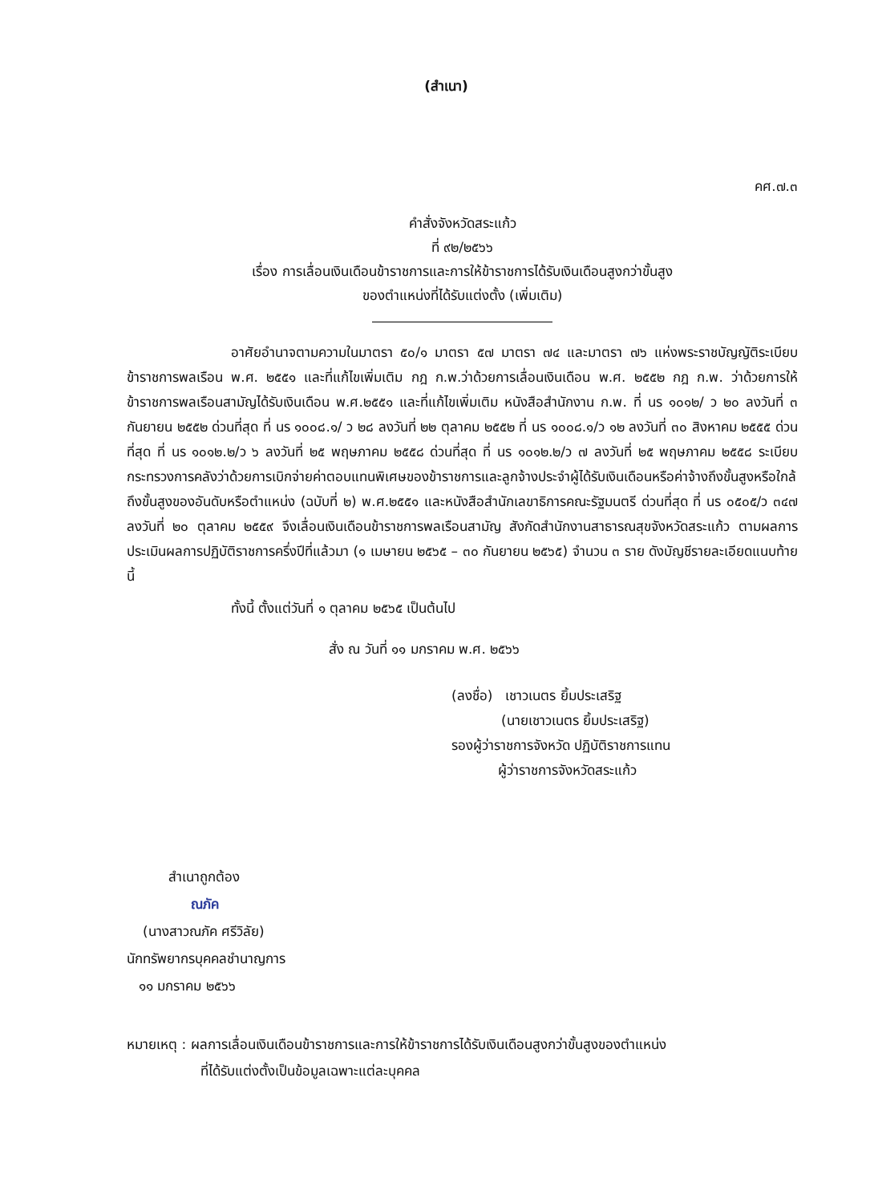(สำเนา)
คศ.๗.๓
คำสั่งจังหวัดสระแก้ว
ที่ ๙๒/๒๕๖๖
เรื่อง การเลื่อนเงินเดือนข้าราชการและการให้ข้าราชการได้รับเงินเดือนสูงกว่าขั้นสูง
ของตำแหน่งที่ได้รับแต่งตั้ง (เพิ่มเติม)
อาศัยอำนาจตามความในมาตรา ๕๐/๑ มาตรา ๕๗ มาตรา ๗๔ และมาตรา ๗๖ แห่งพระราชบัญญัติระเบียบข้าราชการพลเรือน พ.ศ. ๒๕๕๑ และที่แก้ไขเพิ่มเติม กฎ ก.พ.ว่าด้วยการเลื่อนเงินเดือน พ.ศ. ๒๕๕๒ กฎ ก.พ. ว่าด้วยการให้ข้าราชการพลเรือนสามัญได้รับเงินเดือน พ.ศ.๒๕๕๑ และที่แก้ไขเพิ่มเติม หนังสือสำนักงาน ก.พ. ที่ นร ๑๐๑๒/ ว ๒๐ ลงวันที่ ๓ กันยายน ๒๕๕๒ ด่วนที่สุด ที่ นร ๑๐๐๘.๑/ ว ๒๘ ลงวันที่ ๒๒ ตุลาคม ๒๕๕๒ ที่ นร ๑๐๐๘.๑/ว ๑๒ ลงวันที่ ๓๐ สิงหาคม ๒๕๕๕ ด่วนที่สุด ที่ นร ๑๐๑๒.๒/ว ๖ ลงวันที่ ๒๕ พฤษภาคม ๒๕๕๘ ด่วนที่สุด ที่ นร ๑๐๑๒.๒/ว ๗ ลงวันที่ ๒๕ พฤษภาคม ๒๕๕๘ ระเบียบกระทรวงการคลังว่าด้วยการเบิกจ่ายค่าตอบแทนพิเศษของข้าราชการและลูกจ้างประจำผู้ได้รับเงินเดือนหรือค่าจ้างถึงขั้นสูงหรือใกล้ถึงขั้นสูงของอันดับหรือตำแหน่ง (ฉบับที่ ๒) พ.ศ.๒๕๕๑ และหนังสือสำนักเลขาธิการคณะรัฐมนตรี ด่วนที่สุด ที่ นร ๐๕๐๕/ว ๓๔๗ ลงวันที่ ๒๐ ตุลาคม ๒๕๕๙ จึงเลื่อนเงินเดือนข้าราชการพลเรือนสามัญ สังกัดสำนักงานสาธารณสุขจังหวัดสระแก้ว ตามผลการประเมินผลการปฏิบัติราชการครึ่งปีที่แล้วมา (๑ เมษายน ๒๕๖๕ – ๓๐ กันยายน ๒๕๖๕) จำนวน ๓ ราย ดังบัญชีรายละเอียดแนบท้ายนี้
ทั้งนี้ ตั้งแต่วันที่ ๑ ตุลาคม ๒๕๖๕ เป็นต้นไป
สั่ง ณ วันที่ ๑๑ มกราคม พ.ศ. ๒๕๖๖
(ลงชื่อ) เชาวเนตร ยิ้มประเสริฐ
(นายเชาวเนตร ยิ้มประเสริฐ)
รองผู้ว่าราชการจังหวัด ปฏิบัติราชการแทน
ผู้ว่าราชการจังหวัดสระแก้ว
สำเนาถูกต้อง
ณภัค
(นางสาวณภัค ศรีวิลัย)
นักทรัพยากรบุคคลชำนาญการ
๑๑ มกราคม ๒๕๖๖
หมายเหตุ : ผลการเลื่อนเงินเดือนข้าราชการและการให้ข้าราชการได้รับเงินเดือนสูงกว่าขั้นสูงของตำแหน่ง
ที่ได้รับแต่งตั้งเป็นข้อมูลเฉพาะแต่ละบุคคล